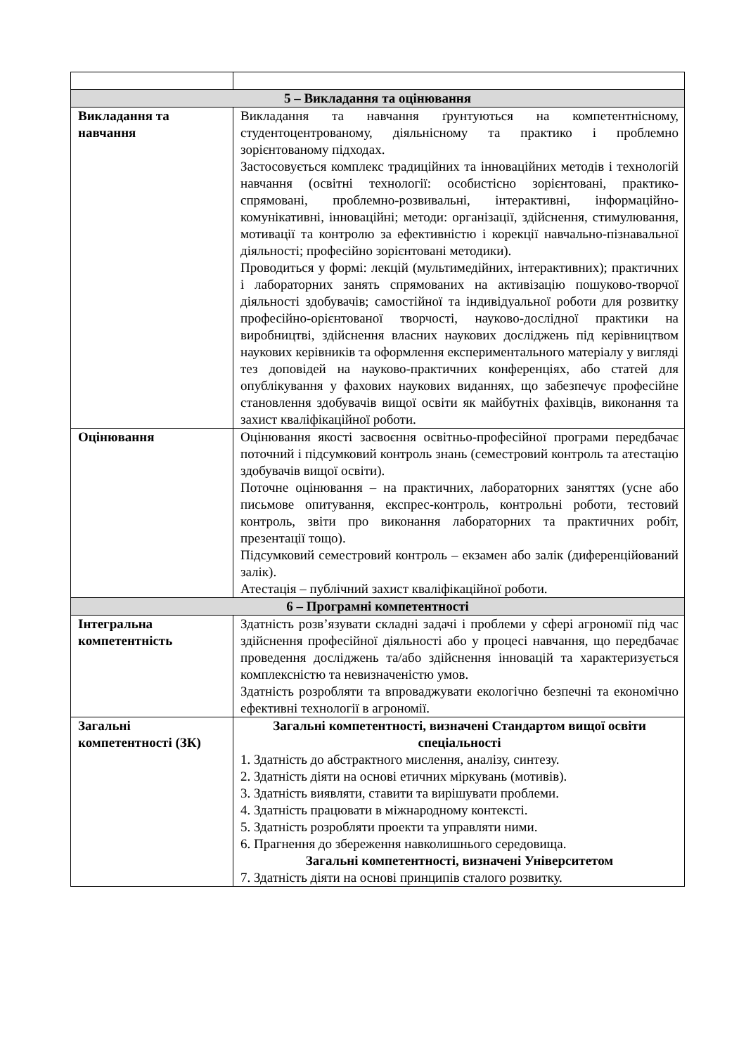| 5 – Викладання та оцінювання | |
| Викладання та навчання | Викладання та навчання ґрунтуються на компетентнісному, студентоцентрованому, діяльнісному та практико і проблемно зорієнтованому підходах. Застосовується комплекс традиційних та інноваційних методів і технологій навчання (освітні технології: особистісно зорієнтовані, практико-спрямовані, проблемно-розвивальні, інтерактивні, інформаційно-комунікативні, інноваційні; методи: організації, здійснення, стимулювання, мотивації та контролю за ефективністю і корекції навчально-пізнавальної діяльності; професійно зорієнтовані методики). Проводиться у формі: лекцій (мультимедійних, інтерактивних); практичних і лабораторних занять спрямованих на активізацію пошуково-творчої діяльності здобувачів; самостійної та індивідуальної роботи для розвитку професійно-орієнтованої творчості, науково-дослідної практики на виробництві, здійснення власних наукових досліджень під керівництвом наукових керівників та оформлення експериментального матеріалу у вигляді тез доповідей на науково-практичних конференціях, або статей для опублікування у фахових наукових виданнях, що забезпечує професійне становлення здобувачів вищої освіти як майбутніх фахівців, виконання та захист кваліфікаційної роботи. |
| Оцінювання | Оцінювання якості засвоєння освітньо-професійної програми передбачає поточний і підсумковий контроль знань (семестровий контроль та атестацію здобувачів вищої освіти). Поточне оцінювання – на практичних, лабораторних заняттях (усне або письмове опитування, експрес-контроль, контрольні роботи, тестовий контроль, звіти про виконання лабораторних та практичних робіт, презентації тощо). Підсумковий семестровий контроль – екзамен або залік (диференційований залік). Атестація – публічний захист кваліфікаційної роботи. |
| 6 – Програмні компетентності | |
| Інтегральна компетентність | Здатність розв’язувати складні задачі і проблеми у сфері агрономії під час здійснення професійної діяльності або у процесі навчання, що передбачає проведення досліджень та/або здійснення інновацій та характеризується комплексністю та невизначеністю умов. Здатність розробляти та впроваджувати екологічно безпечні та економічно ефективні технології в агрономії. |
| Загальні компетентності (ЗК) | Загальні компетентності, визначені Стандартом вищої освіти спеціальності 1. Здатність до абстрактного мислення, аналізу, синтезу. 2. Здатність діяти на основі етичних міркувань (мотивів). 3. Здатність виявляти, ставити та вирішувати проблеми. 4. Здатність працювати в міжнародному контексті. 5. Здатність розробляти проекти та управляти ними. 6. Прагнення до збереження навколишнього середовища. Загальні компетентності, визначені Університетом 7. Здатність діяти на основі принципів сталого розвитку. |